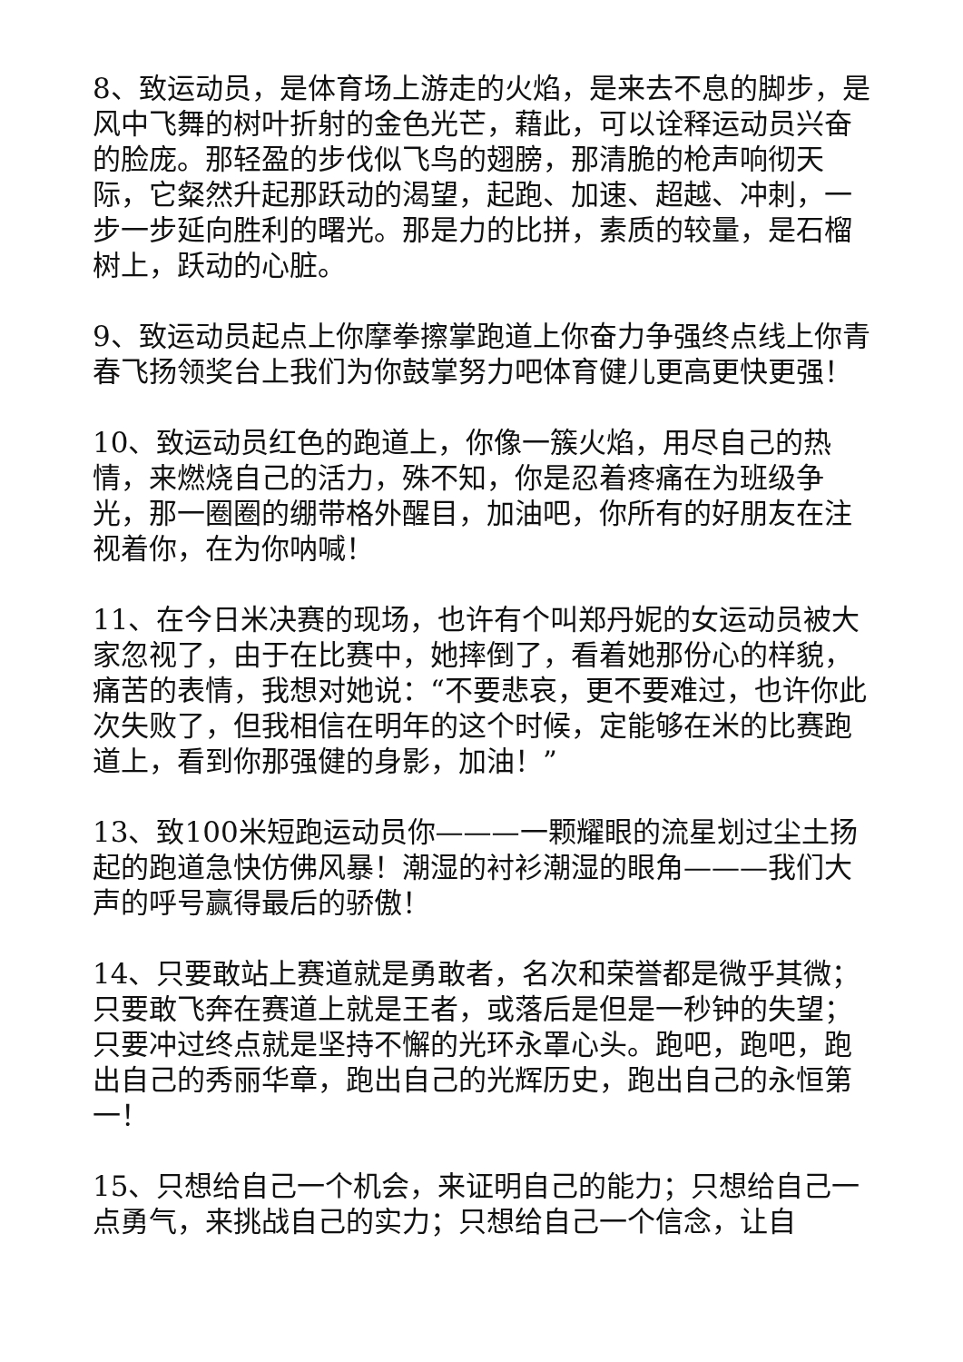8、致运动员，是体育场上游走的火焰，是来去不息的脚步，是风中飞舞的树叶折射的金色光芒，藉此，可以诠释运动员兴奋的脸庞。那轻盈的步伐似飞鸟的翅膀，那清脆的枪声响彻天际，它粲然升起那跃动的渴望，起跑、加速、超越、冲刺，一步一步延向胜利的曙光。那是力的比拼，素质的较量，是石榴树上，跃动的心脏。
9、致运动员起点上你摩拳擦掌跑道上你奋力争强终点线上你青春飞扬领奖台上我们为你鼓掌努力吧体育健儿更高更快更强！
10、致运动员红色的跑道上，你像一簇火焰，用尽自己的热情，来燃烧自己的活力，殊不知，你是忍着疼痛在为班级争光，那一圈圈的绷带格外醒目，加油吧，你所有的好朋友在注视着你，在为你呐喊！
11、在今日米决赛的现场，也许有个叫郑丹妮的女运动员被大家忽视了，由于在比赛中，她摔倒了，看着她那份心的样貌，痛苦的表情，我想对她说：“不要悲哀，更不要难过，也许你此次失败了，但我相信在明年的这个时候，定能够在米的比赛跑道上，看到你那强健的身影，加油！”
13、致100米短跑运动员你———一颗耀眼的流星划过尘土扬起的跑道急快仿佛风暴！潮湿的衬衫潮湿的眼角———我们大声的呼号赢得最后的骄傲！
14、只要敢站上赛道就是勇敢者，名次和荣誉都是微乎其微；只要敢飞奔在赛道上就是王者，或落后是但是一秒钟的失望；只要冲过终点就是坚持不懈的光环永罩心头。跑吧，跑吧，跑出自己的秀丽华章，跑出自己的光辉历史，跑出自己的永恒第一！
15、只想给自己一个机会，来证明自己的能力；只想给自己一点勇气，来挑战自己的实力；只想给自己一个信念，让自